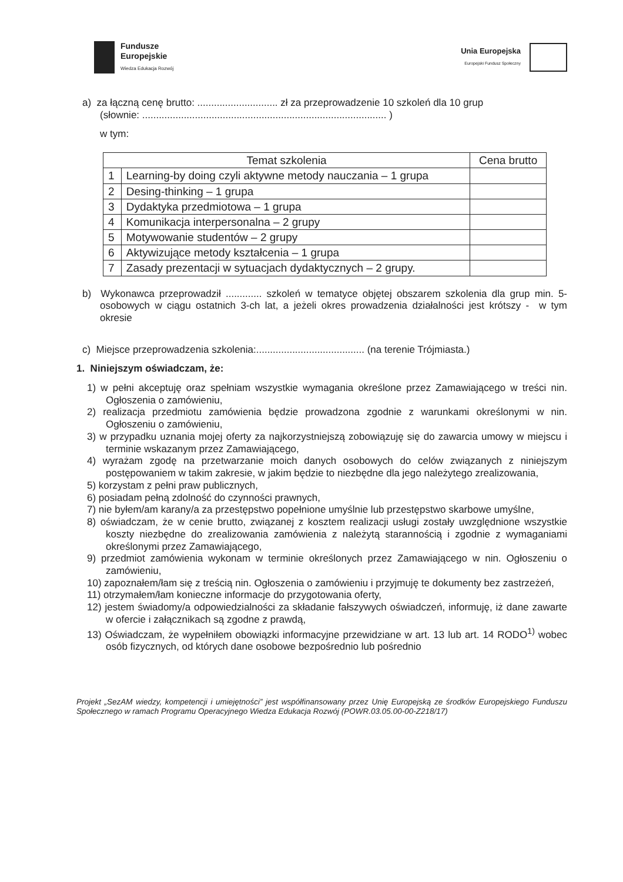Fundusze
Europejskie
Wiedza Edukacja Rozwój
Unia Europejska
Europejski Fundusz Społeczny
a) za łączną cenę brutto: ............................. zł za przeprowadzenie 10 szkoleń dla 10 grup
(słownie: ........................................................................................ )
w tym:
| Temat szkolenia | | Cena brutto |
| --- | --- | --- |
| 1 | Learning-by doing czyli aktywne metody nauczania – 1 grupa | |
| 2 | Desing-thinking – 1 grupa | |
| 3 | Dydaktyka przedmiotowa – 1 grupa | |
| 4 | Komunikacja interpersonalna – 2 grupy | |
| 5 | Motywowanie studentów – 2 grupy | |
| 6 | Aktywizujące metody kształcenia – 1 grupa | |
| 7 | Zasady prezentacji w sytuacjach dydaktycznych – 2 grupy. | |
b) Wykonawca przeprowadził ............. szkoleń w tematyce objętej obszarem szkolenia dla grup min. 5-osobowych w ciągu ostatnich 3-ch lat, a jeżeli okres prowadzenia działalności jest krótszy - w tym okresie
c) Miejsce przeprowadzenia szkolenia:....................................... (na terenie Trójmiasta.)
1. Niniejszym oświadczam, że:
1) w pełni akceptuję oraz spełniam wszystkie wymagania określone przez Zamawiającego w treści nin. Ogłoszenia o zamówieniu,
2) realizacja przedmiotu zamówienia będzie prowadzona zgodnie z warunkami określonymi w nin. Ogłoszeniu o zamówieniu,
3) w przypadku uznania mojej oferty za najkorzystniejszą zobowiązuję się do zawarcia umowy w miejscu i terminie wskazanym przez Zamawiającego,
4) wyrażam zgodę na przetwarzanie moich danych osobowych do celów związanych z niniejszym postępowaniem w takim zakresie, w jakim będzie to niezbędne dla jego należytego zrealizowania,
5) korzystam z pełni praw publicznych,
6) posiadam pełną zdolność do czynności prawnych,
7) nie byłem/am karany/a za przestępstwo popełnione umyślnie lub przestępstwo skarbowe umyślne,
8) oświadczam, że w cenie brutto, związanej z kosztem realizacji usługi zostały uwzględnione wszystkie koszty niezbędne do zrealizowania zamówienia z należytą starannością i zgodnie z wymaganiami określonymi przez Zamawiającego,
9) przedmiot zamówienia wykonam w terminie określonych przez Zamawiającego w nin. Ogłoszeniu o zamówieniu,
10) zapoznałem/łam się z treścią nin. Ogłoszenia o zamówieniu i przyjmuję te dokumenty bez zastrzeżeń,
11) otrzymałem/łam konieczne informacje do przygotowania oferty,
12) jestem świadomy/a odpowiedzialności za składanie fałszywych oświadczeń, informuję, iż dane zawarte w ofercie i załącznikach są zgodne z prawdą,
13) Oświadczam, że wypełniłem obowiązki informacyjne przewidziane w art. 13 lub art. 14 RODO<sup>1)</sup> wobec osób fizycznych, od których dane osobowe bezpośrednio lub pośrednio
Projekt „SezAM wiedzy, kompetencji i umiejętności” jest współfinansowany przez Unię Europejską ze środków Europejskiego Funduszu Społecznego w ramach Programu Operacyjnego Wiedza Edukacja Rozwój (POWR.03.05.00-00-Z218/17)